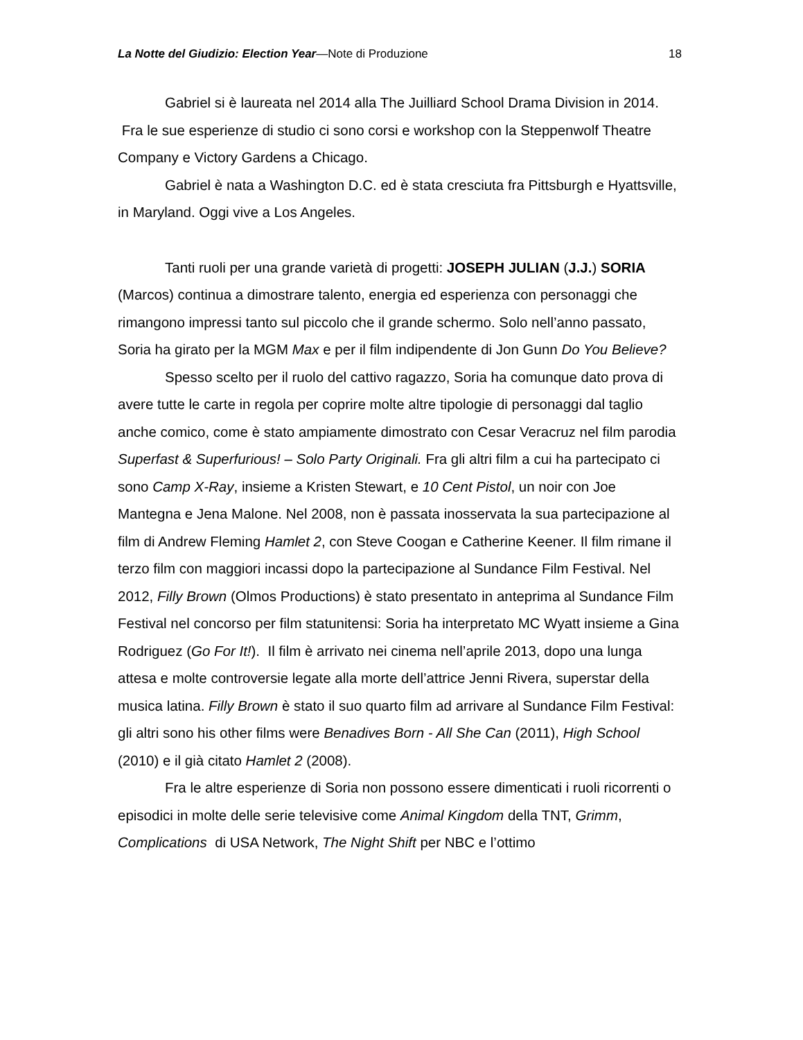La Notte del Giudizio: Election Year—Note di Produzione 18
Gabriel si è laureata nel 2014 alla The Juilliard School Drama Division in 2014. Fra le sue esperienze di studio ci sono corsi e workshop con la Steppenwolf Theatre Company e Victory Gardens a Chicago.
Gabriel è nata a Washington D.C. ed è stata cresciuta fra Pittsburgh e Hyattsville, in Maryland. Oggi vive a Los Angeles.
Tanti ruoli per una grande varietà di progetti: JOSEPH JULIAN (J.J.) SORIA (Marcos) continua a dimostrare talento, energia ed esperienza con personaggi che rimangono impressi tanto sul piccolo che il grande schermo. Solo nell’anno passato, Soria ha girato per la MGM Max e per il film indipendente di Jon Gunn Do You Believe?
Spesso scelto per il ruolo del cattivo ragazzo, Soria ha comunque dato prova di avere tutte le carte in regola per coprire molte altre tipologie di personaggi dal taglio anche comico, come è stato ampiamente dimostrato con Cesar Veracruz nel film parodia Superfast & Superfurious! – Solo Party Originali. Fra gli altri film a cui ha partecipato ci sono Camp X-Ray, insieme a Kristen Stewart, e 10 Cent Pistol, un noir con Joe Mantegna e Jena Malone. Nel 2008, non è passata inosservata la sua partecipazione al film di Andrew Fleming Hamlet 2, con Steve Coogan e Catherine Keener. Il film rimane il terzo film con maggiori incassi dopo la partecipazione al Sundance Film Festival. Nel 2012, Filly Brown (Olmos Productions) è stato presentato in anteprima al Sundance Film Festival nel concorso per film statunitensi: Soria ha interpretato MC Wyatt insieme a Gina Rodriguez (Go For It!). Il film è arrivato nei cinema nell’aprile 2013, dopo una lunga attesa e molte controversie legate alla morte dell’attrice Jenni Rivera, superstar della musica latina. Filly Brown è stato il suo quarto film ad arrivare al Sundance Film Festival: gli altri sono his other films were Benadives Born - All She Can (2011), High School (2010) e il già citato Hamlet 2 (2008).
Fra le altre esperienze di Soria non possono essere dimenticati i ruoli ricorrenti o episodici in molte delle serie televisive come Animal Kingdom della TNT, Grimm, Complications di USA Network, The Night Shift per NBC e l’ottimo